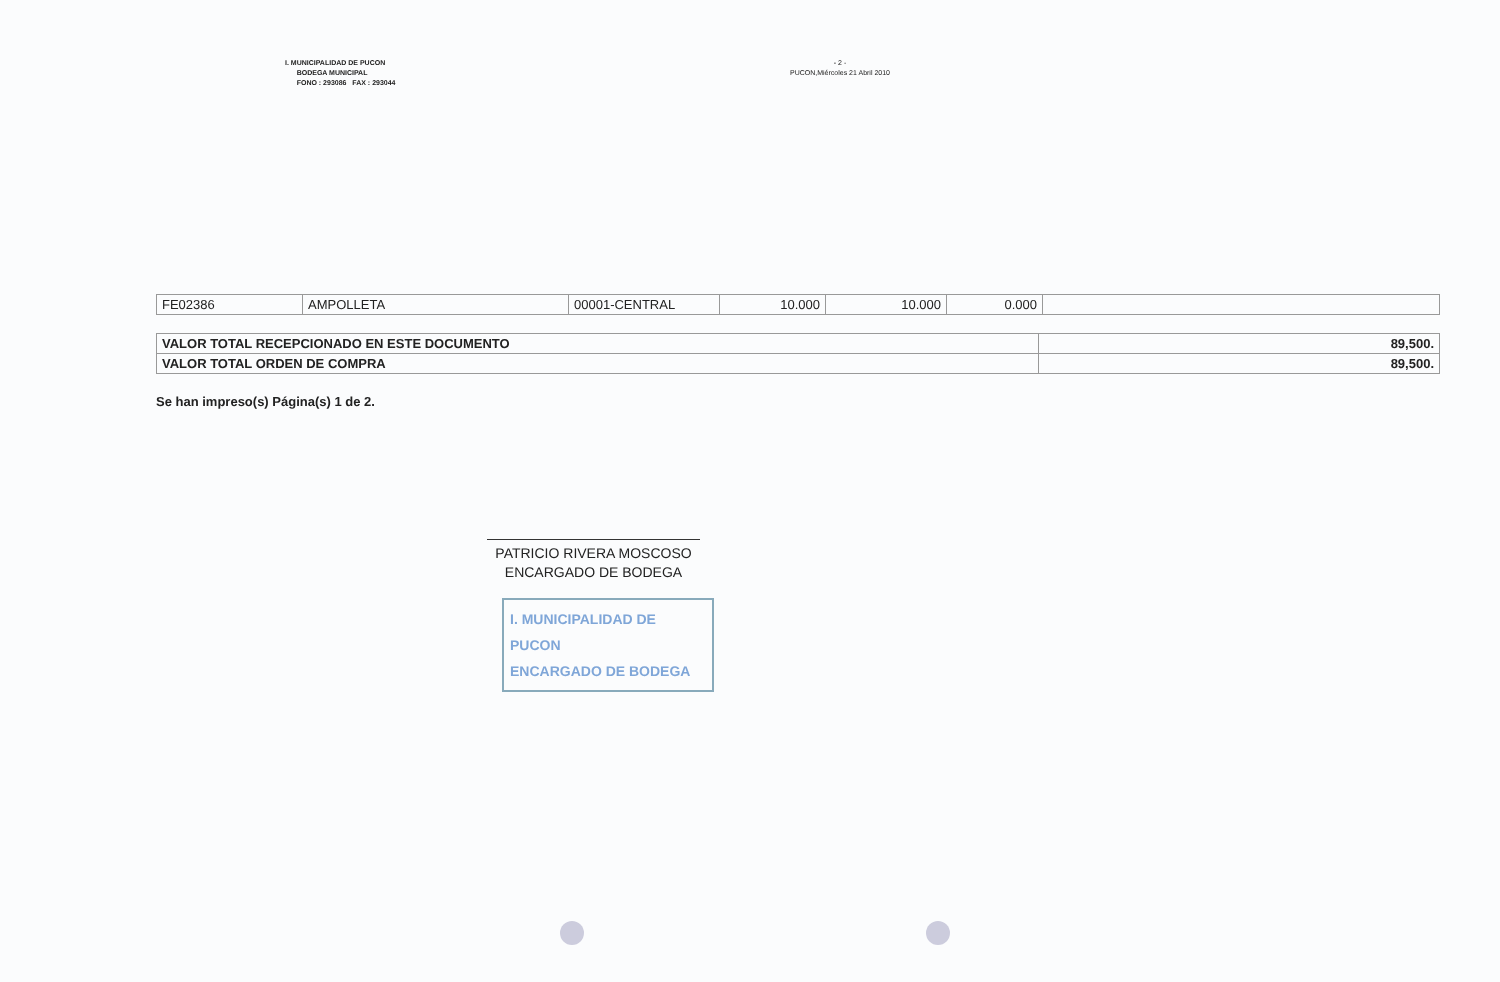I. MUNICIPALIDAD DE PUCON
BODEGA MUNICIPAL
FONO : 293086 FAX : 293044
- 2 -
PUCON,Miércoles 21 Abril 2010
| FE02386 | AMPOLLETA | 00001-CENTRAL | 10.000 | 10.000 | 0.000 | |
| VALOR TOTAL RECEPCIONADO EN ESTE DOCUMENTO | 89,500. |
| VALOR TOTAL ORDEN DE COMPRA | 89,500. |
Se han impreso(s) Página(s) 1 de 2.
PATRICIO RIVERA MOSCOSO
ENCARGADO DE BODEGA
I. MUNICIPALIDAD DE PUCON
ENCARGADO DE BODEGA